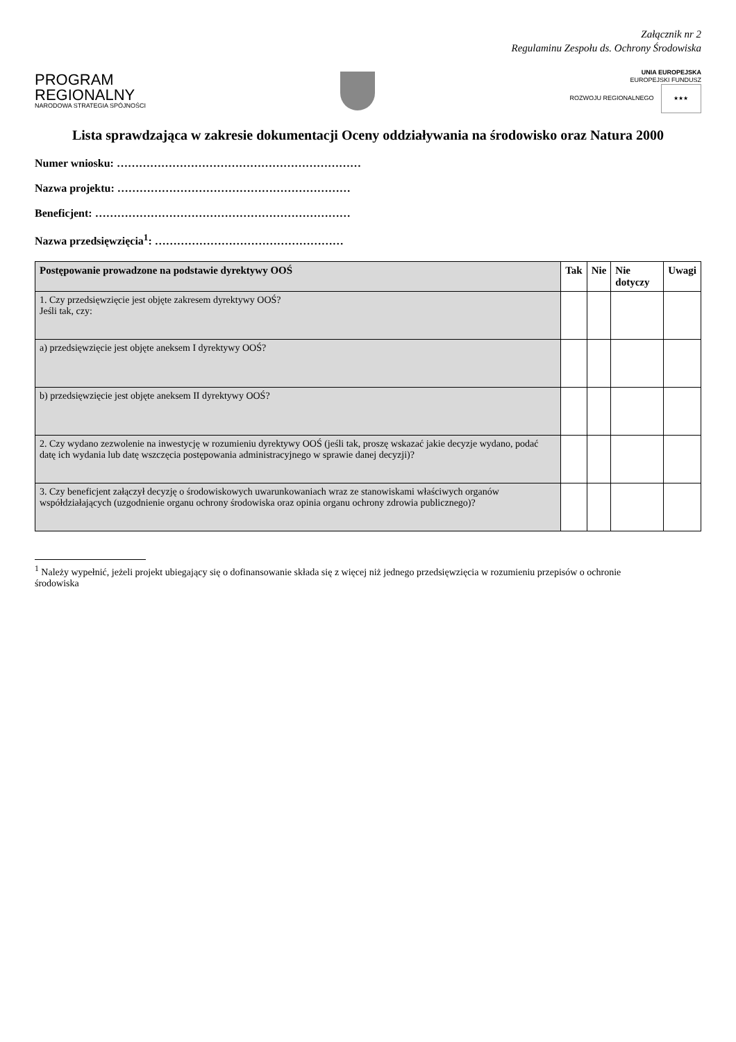Załącznik nr 2
Regulaminu Zespołu ds. Ochrony Środowiska
PROGRAM
REGIONALNY
NARODOWA STRATEGIA SPÓJNOŚCI
UNIA EUROPEJSKA
EUROPEJSKI FUNDUSZ
ROZWOJU REGIONALNEGO ★★★
Lista sprawdzająca w zakresie dokumentacji Oceny oddziaływania na środowisko oraz Natura 2000
Numer wniosku: …………………………………………………………
Nazwa projektu: ………………………………………………………
Beneficjent: ……………………………………………………………
Nazwa przedsięwzięcia<sup>1</sup>: ……………………………………………
| Postępowanie prowadzone na podstawie dyrektywy OOŚ | Tak | Nie | Nie dotyczy | Uwagi |
| --- | --- | --- | --- | --- |
| 1. Czy przedsięwzięcie jest objęte zakresem dyrektywy OOŚ? Jeśli tak, czy: | | | | |
| a) przedsięwzięcie jest objęte aneksem I dyrektywy OOŚ? | | | | |
| b) przedsięwzięcie jest objęte aneksem II dyrektywy OOŚ? | | | | |
| 2. Czy wydano zezwolenie na inwestycję w rozumieniu dyrektywy OOŚ (jeśli tak, proszę wskazać jakie decyzje wydano, podać datę ich wydania lub datę wszczęcia postępowania administracyjnego w sprawie danej decyzji)? | | | | |
| 3. Czy beneficjent załączył decyzję o środowiskowych uwarunkowaniach wraz ze stanowiskami właściwych organów współdziałających (uzgodnienie organu ochrony środowiska oraz opinia organu ochrony zdrowia publicznego)? | | | | |
<sup>1</sup> Należy wypełnić, jeżeli projekt ubiegający się o dofinansowanie składa się z więcej niż jednego przedsięwzięcia w rozumieniu przepisów o ochronie środowiska